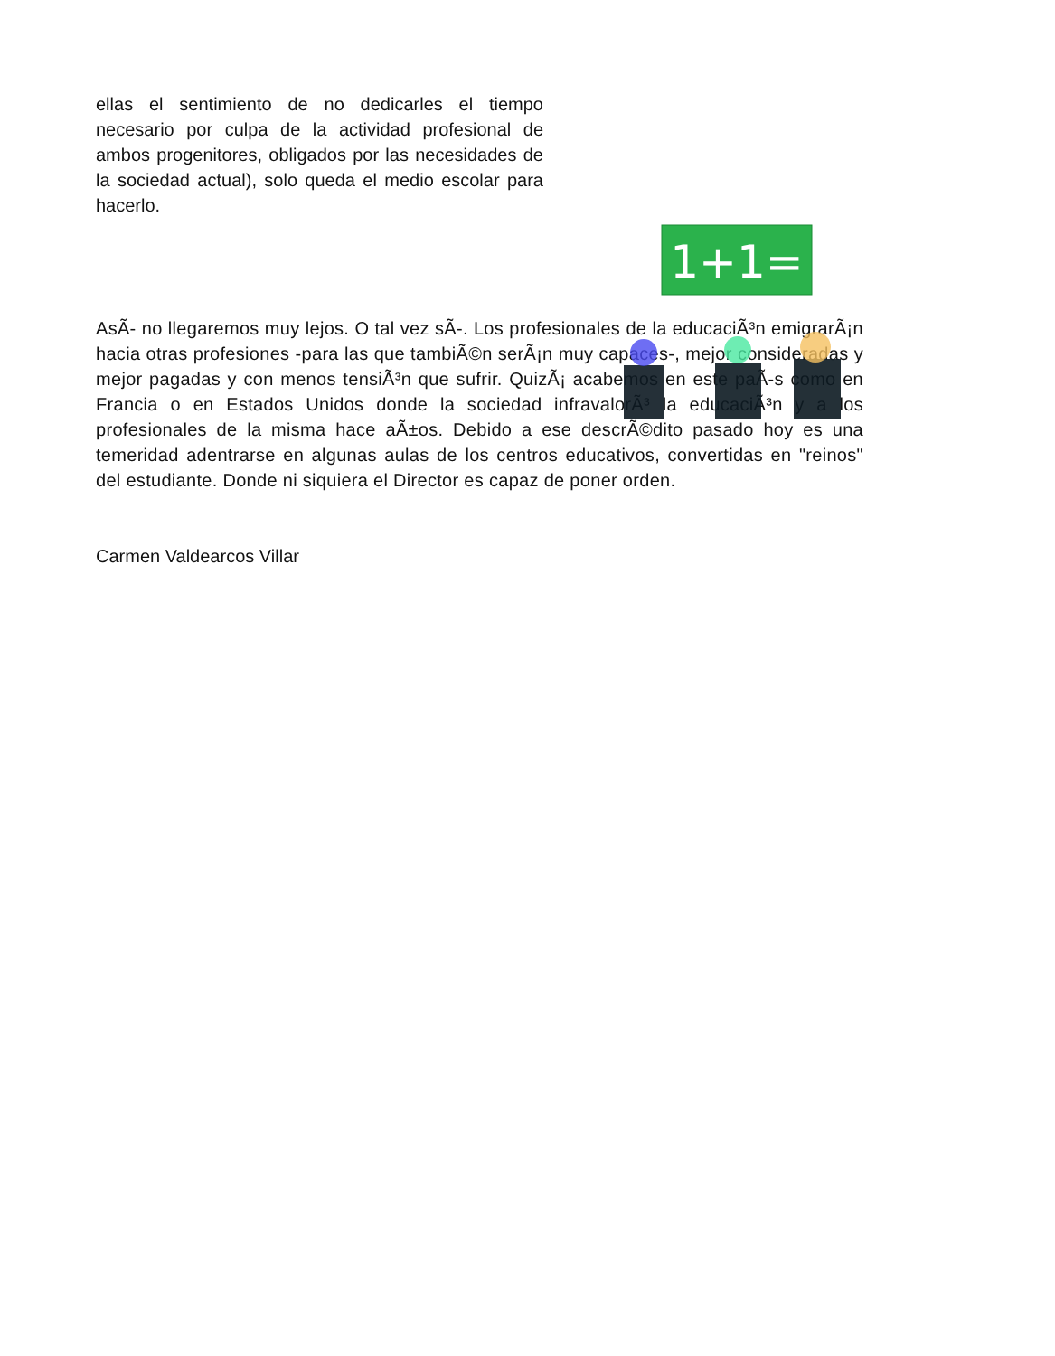ellas el sentimiento de no dedicarles el tiempo necesario por culpa de la actividad profesional de ambos progenitores, obligados por las necesidades de la sociedad actual), solo queda el medio escolar para hacerlo.
AsÃ- no llegaremos muy lejos. O tal vez sÃ-. Los profesionales de la educaciÃ³n emigrarÃ¡n hacia otras profesiones -para las que tambiÃ©n serÃ¡n muy capaces-, mejor consideradas y mejor pagadas y con menos tensiÃ³n que sufrir. QuizÃ¡ acabemos en este paÃ-s como en Francia o en Estados Unidos donde la sociedad infravalorÃ³ la educaciÃ³n y a los profesionales de la misma hace aÃ±os. Debido a ese descrÃ©dito pasado hoy es una temeridad adentrarse en algunas aulas de los centros educativos, convertidas en "reinos" del estudiante. Donde ni siquiera el Director es capaz de poner orden.
Carmen Valdearcos Villar
1+1=